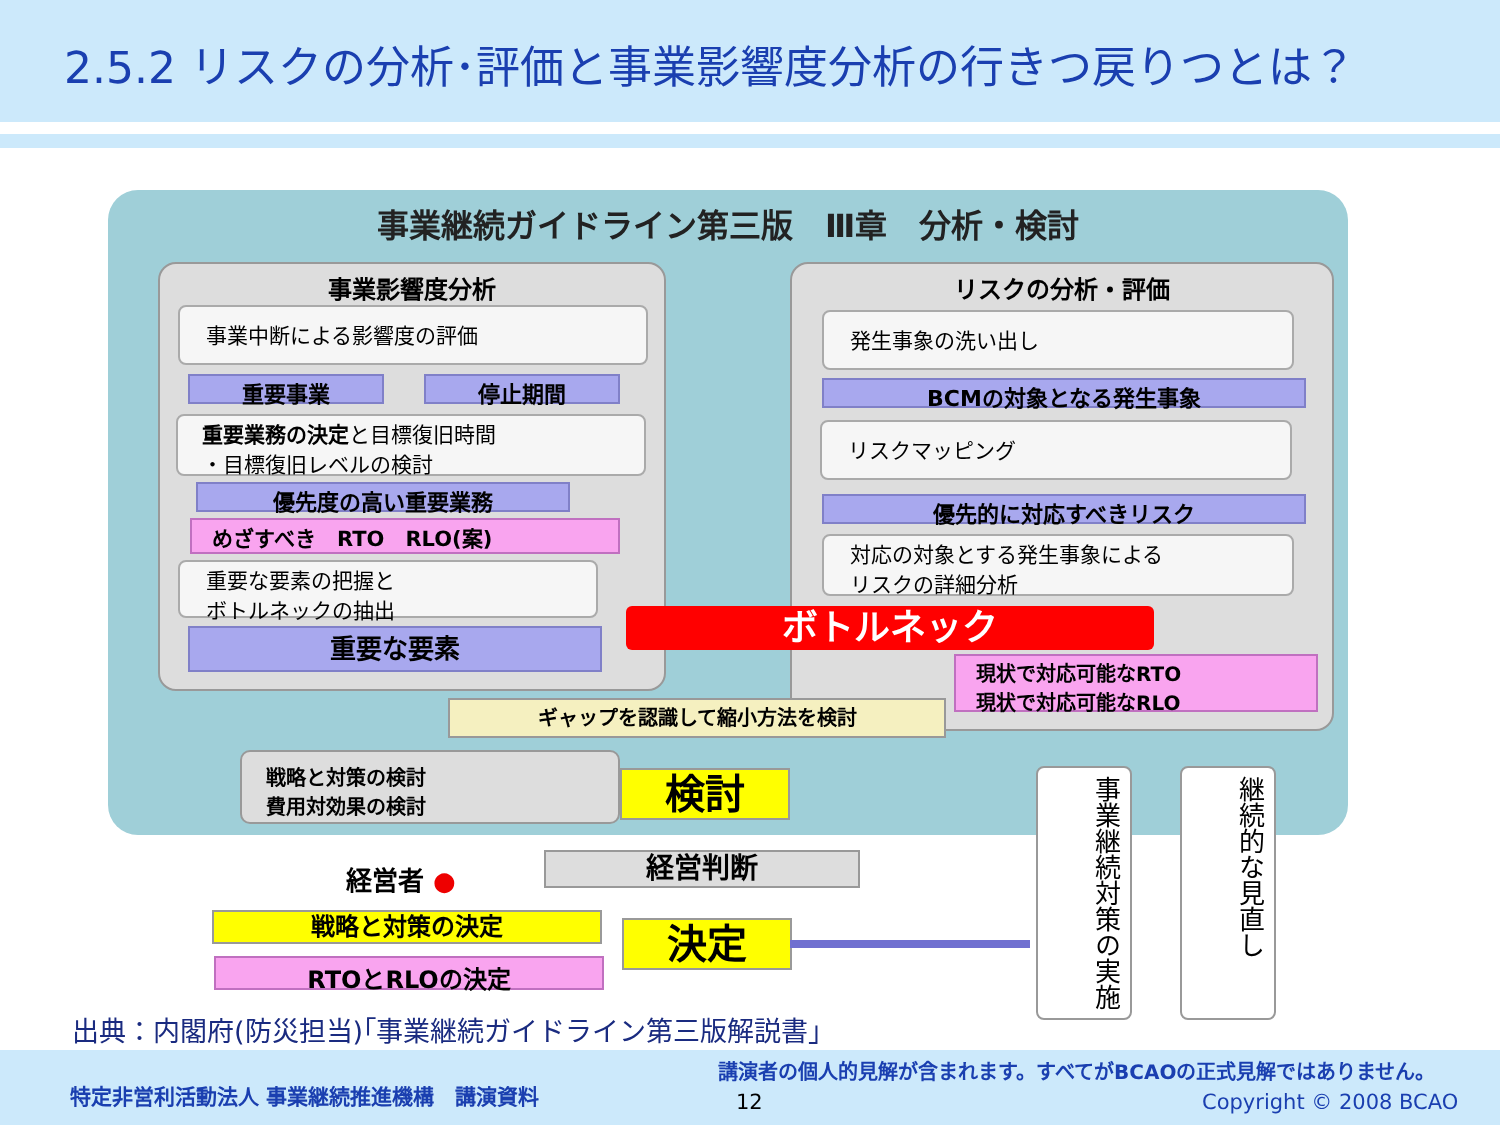2.5.2 リスクの分析･評価と事業影響度分析の行きつ戻りつとは？
事業継続ガイドライン第三版　Ⅲ章　分析・検討
事業影響度分析 リスクの分析・評価
事業中断による影響度の評価
重要事業 停止期間
重要業務の決定と目標復旧時間
・目標復旧レベルの検討
優先度の高い重要業務
めざすべき　RTO　RLO(案)
重要な要素の把握と
ボトルネックの抽出
重要な要素
発生事象の洗い出し
BCMの対象となる発生事象
リスクマッピング
優先的に対応すべきリスク
対応の対象とする発生事象による
リスクの詳細分析
ボトルネック
現状で対応可能なRTO
現状で対応可能なRLO
ギャップを認識して縮小方法を検討
戦略と対策の検討
費用対効果の検討
検討
経営者 ● 経営判断
戦略と対策の決定 決定
RTOとRLOの決定
事業継続対策の実施
継続的な見直し
出典：内閣府(防災担当)｢事業継続ガイドライン第三版解説書｣
特定非営利活動法人 事業継続推進機構　講演資料
講演者の個人的見解が含まれます。すべてがBCAOの正式見解ではありません。
12 Copyright © 2008 BCAO